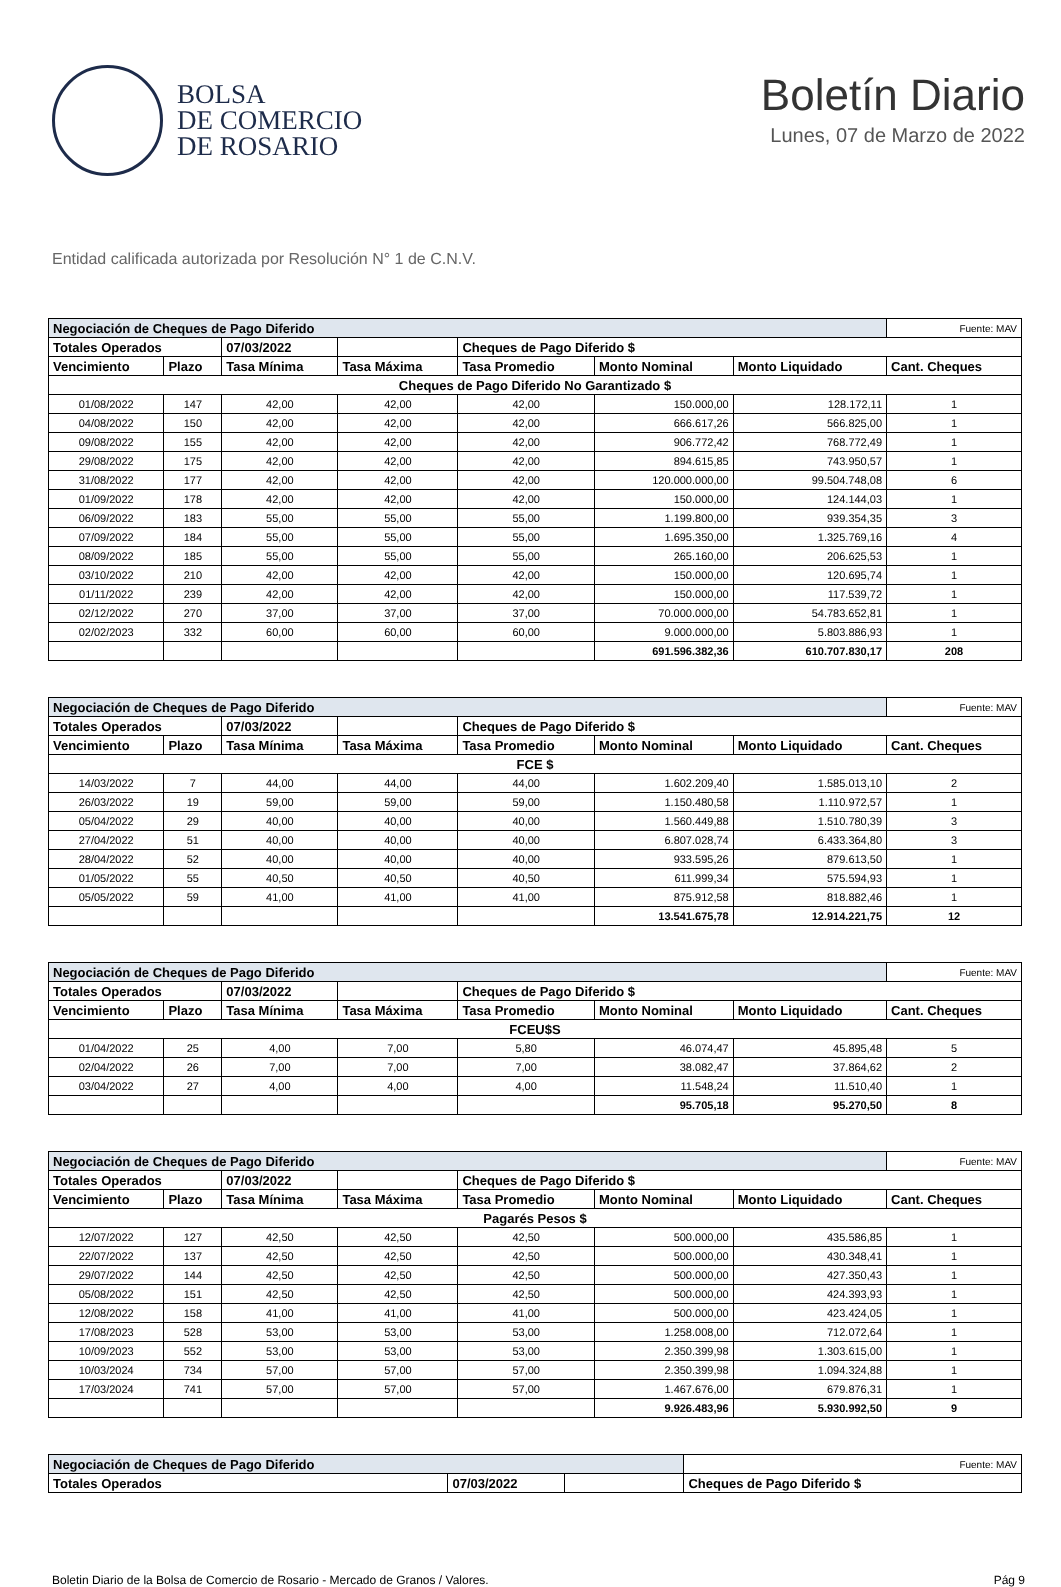BOLSA
DE COMERCIO
DE ROSARIO
Boletín Diario
Lunes, 07 de Marzo de 2022
Entidad calificada autorizada por Resolución N° 1 de C.N.V.
| Negociación de Cheques de Pago Diferido | | | | | | | Fuente: MAV |
| Totales Operados | | 07/03/2022 | | Cheques de Pago Diferido $ | | | |
| Vencimiento | Plazo | Tasa Mínima | Tasa Máxima | Tasa Promedio | Monto Nominal | Monto Liquidado | Cant. Cheques |
| Cheques de Pago Diferido No Garantizado $ | | | | | | | |
| 01/08/2022 | 147 | 42,00 | 42,00 | 42,00 | 150.000,00 | 128.172,11 | 1 |
| 04/08/2022 | 150 | 42,00 | 42,00 | 42,00 | 666.617,26 | 566.825,00 | 1 |
| 09/08/2022 | 155 | 42,00 | 42,00 | 42,00 | 906.772,42 | 768.772,49 | 1 |
| 29/08/2022 | 175 | 42,00 | 42,00 | 42,00 | 894.615,85 | 743.950,57 | 1 |
| 31/08/2022 | 177 | 42,00 | 42,00 | 42,00 | 120.000.000,00 | 99.504.748,08 | 6 |
| 01/09/2022 | 178 | 42,00 | 42,00 | 42,00 | 150.000,00 | 124.144,03 | 1 |
| 06/09/2022 | 183 | 55,00 | 55,00 | 55,00 | 1.199.800,00 | 939.354,35 | 3 |
| 07/09/2022 | 184 | 55,00 | 55,00 | 55,00 | 1.695.350,00 | 1.325.769,16 | 4 |
| 08/09/2022 | 185 | 55,00 | 55,00 | 55,00 | 265.160,00 | 206.625,53 | 1 |
| 03/10/2022 | 210 | 42,00 | 42,00 | 42,00 | 150.000,00 | 120.695,74 | 1 |
| 01/11/2022 | 239 | 42,00 | 42,00 | 42,00 | 150.000,00 | 117.539,72 | 1 |
| 02/12/2022 | 270 | 37,00 | 37,00 | 37,00 | 70.000.000,00 | 54.783.652,81 | 1 |
| 02/02/2023 | 332 | 60,00 | 60,00 | 60,00 | 9.000.000,00 | 5.803.886,93 | 1 |
| | | | | | 691.596.382,36 | 610.707.830,17 | 208 |
| Negociación de Cheques de Pago Diferido | | | | | | | Fuente: MAV |
| Totales Operados | | 07/03/2022 | | Cheques de Pago Diferido $ | | | |
| Vencimiento | Plazo | Tasa Mínima | Tasa Máxima | Tasa Promedio | Monto Nominal | Monto Liquidado | Cant. Cheques |
| FCE $ | | | | | | | |
| 14/03/2022 | 7 | 44,00 | 44,00 | 44,00 | 1.602.209,40 | 1.585.013,10 | 2 |
| 26/03/2022 | 19 | 59,00 | 59,00 | 59,00 | 1.150.480,58 | 1.110.972,57 | 1 |
| 05/04/2022 | 29 | 40,00 | 40,00 | 40,00 | 1.560.449,88 | 1.510.780,39 | 3 |
| 27/04/2022 | 51 | 40,00 | 40,00 | 40,00 | 6.807.028,74 | 6.433.364,80 | 3 |
| 28/04/2022 | 52 | 40,00 | 40,00 | 40,00 | 933.595,26 | 879.613,50 | 1 |
| 01/05/2022 | 55 | 40,50 | 40,50 | 40,50 | 611.999,34 | 575.594,93 | 1 |
| 05/05/2022 | 59 | 41,00 | 41,00 | 41,00 | 875.912,58 | 818.882,46 | 1 |
| | | | | | 13.541.675,78 | 12.914.221,75 | 12 |
| Negociación de Cheques de Pago Diferido | | | | | | | Fuente: MAV |
| Totales Operados | | 07/03/2022 | | Cheques de Pago Diferido $ | | | |
| Vencimiento | Plazo | Tasa Mínima | Tasa Máxima | Tasa Promedio | Monto Nominal | Monto Liquidado | Cant. Cheques |
| FCEU$S | | | | | | | |
| 01/04/2022 | 25 | 4,00 | 7,00 | 5,80 | 46.074,47 | 45.895,48 | 5 |
| 02/04/2022 | 26 | 7,00 | 7,00 | 7,00 | 38.082,47 | 37.864,62 | 2 |
| 03/04/2022 | 27 | 4,00 | 4,00 | 4,00 | 11.548,24 | 11.510,40 | 1 |
| | | | | | 95.705,18 | 95.270,50 | 8 |
| Negociación de Cheques de Pago Diferido | | | | | | | Fuente: MAV |
| Totales Operados | | 07/03/2022 | | Cheques de Pago Diferido $ | | | |
| Vencimiento | Plazo | Tasa Mínima | Tasa Máxima | Tasa Promedio | Monto Nominal | Monto Liquidado | Cant. Cheques |
| Pagarés Pesos $ | | | | | | | |
| 12/07/2022 | 127 | 42,50 | 42,50 | 42,50 | 500.000,00 | 435.586,85 | 1 |
| 22/07/2022 | 137 | 42,50 | 42,50 | 42,50 | 500.000,00 | 430.348,41 | 1 |
| 29/07/2022 | 144 | 42,50 | 42,50 | 42,50 | 500.000,00 | 427.350,43 | 1 |
| 05/08/2022 | 151 | 42,50 | 42,50 | 42,50 | 500.000,00 | 424.393,93 | 1 |
| 12/08/2022 | 158 | 41,00 | 41,00 | 41,00 | 500.000,00 | 423.424,05 | 1 |
| 17/08/2023 | 528 | 53,00 | 53,00 | 53,00 | 1.258.008,00 | 712.072,64 | 1 |
| 10/09/2023 | 552 | 53,00 | 53,00 | 53,00 | 2.350.399,98 | 1.303.615,00 | 1 |
| 10/03/2024 | 734 | 57,00 | 57,00 | 57,00 | 2.350.399,98 | 1.094.324,88 | 1 |
| 17/03/2024 | 741 | 57,00 | 57,00 | 57,00 | 1.467.676,00 | 679.876,31 | 1 |
| | | | | | 9.926.483,96 | 5.930.992,50 | 9 |
| Negociación de Cheques de Pago Diferido | | | | Fuente: MAV |
| Totales Operados | 07/03/2022 | | Cheques de Pago Diferido $ | |
Boletin Diario de la Bolsa de Comercio de Rosario - Mercado de Granos / Valores. Pág 9